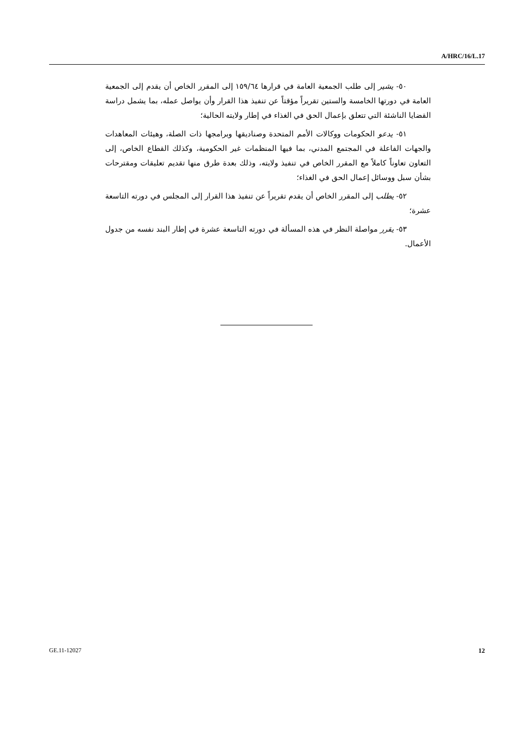A/HRC/16/L.17
٥٠- يشير إلى طلب الجمعية العامة في قرارها ١٥٩/٦٤ إلى المقرر الخاص أن يقدم إلى الجمعية العامة في دورتها الخامسة والستين تقريراً مؤقتاً عن تنفيذ هذا القرار وأن يواصل عمله، بما يشمل دراسة القضايا الناشئة التي تتعلق بإعمال الحق في الغذاء في إطار ولايته الحالية؛
٥١- يدعو الحكومات ووكالات الأمم المتحدة وصناديقها وبرامجها ذات الصلة، وهيئات المعاهدات والجهات الفاعلة في المجتمع المدني، بما فيها المنظمات غير الحكومية، وكذلك القطاع الخاص، إلى التعاون تعاوناً كاملاً مع المقرر الخاص في تنفيذ ولايته، وذلك بعدة طرق منها تقديم تعليقات ومقترحات بشأن سبل ووسائل إعمال الحق في الغذاء؛
٥٢- يطلب إلى المقرر الخاص أن يقدم تقريراً عن تنفيذ هذا القرار إلى المجلس في دورته التاسعة عشرة؛
٥٣- يقرر مواصلة النظر في هذه المسألة في دورته التاسعة عشرة في إطار البند نفسه من جدول الأعمال.
GE.11-12027 12